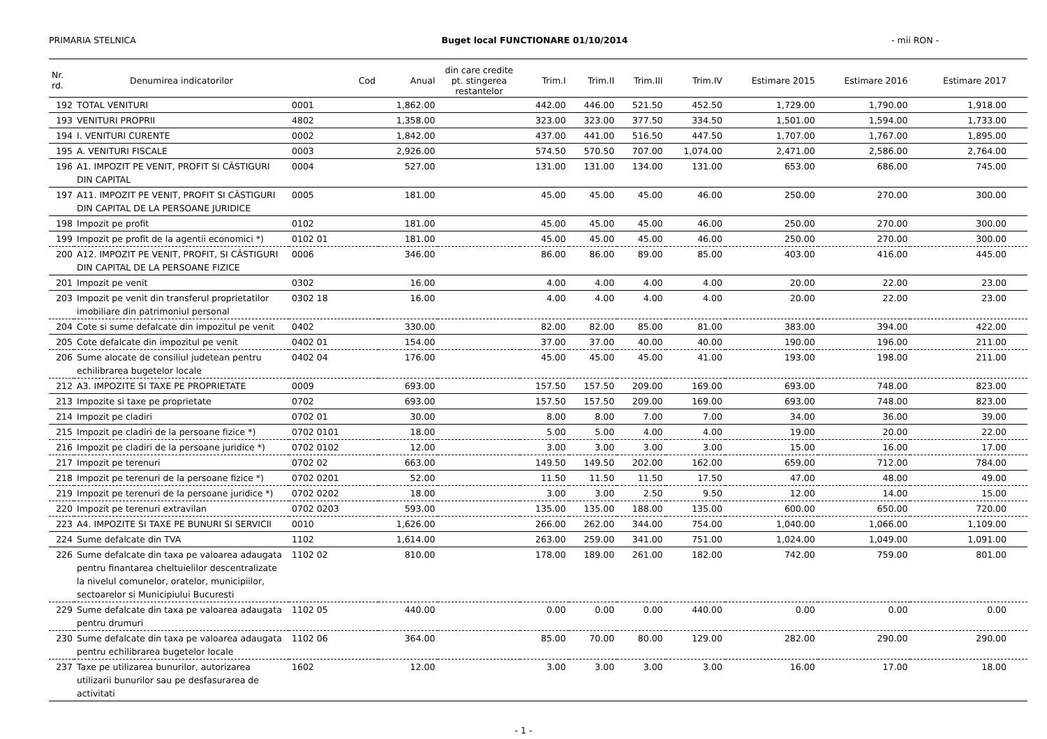PRIMARIA STELNICA Buget local FUNCTIONARE 01/10/2014 - mii RON -
| Nr. rd. | Denumirea indicatorilor | Cod | Anual | din care credite pt. stingerea restantelor | Trim.I | Trim.II | Trim.III | Trim.IV | Estimare 2015 | Estimare 2016 | Estimare 2017 |
| --- | --- | --- | --- | --- | --- | --- | --- | --- | --- | --- | --- |
| 192 | TOTAL VENITURI | 0001 | 1,862.00 | | 442.00 | 446.00 | 521.50 | 452.50 | 1,729.00 | 1,790.00 | 1,918.00 |
| 193 | VENITURI PROPRII | 4802 | 1,358.00 | | 323.00 | 323.00 | 377.50 | 334.50 | 1,501.00 | 1,594.00 | 1,733.00 |
| 194 | I. VENITURI CURENTE | 0002 | 1,842.00 | | 437.00 | 441.00 | 516.50 | 447.50 | 1,707.00 | 1,767.00 | 1,895.00 |
| 195 | A. VENITURI FISCALE | 0003 | 2,926.00 | | 574.50 | 570.50 | 707.00 | 1,074.00 | 2,471.00 | 2,586.00 | 2,764.00 |
| 196 | A1. IMPOZIT PE VENIT, PROFIT SI CÂSTIGURI DIN CAPITAL | 0004 | 527.00 | | 131.00 | 131.00 | 134.00 | 131.00 | 653.00 | 686.00 | 745.00 |
| 197 | A11. IMPOZIT PE VENIT, PROFIT SI CÂSTIGURI DIN CAPITAL DE LA PERSOANE JURIDICE | 0005 | 181.00 | | 45.00 | 45.00 | 45.00 | 46.00 | 250.00 | 270.00 | 300.00 |
| 198 | Impozit pe profit | 0102 | 181.00 | | 45.00 | 45.00 | 45.00 | 46.00 | 250.00 | 270.00 | 300.00 |
| 199 | Impozit pe profit de la agentii economici *) | 0102 01 | 181.00 | | 45.00 | 45.00 | 45.00 | 46.00 | 250.00 | 270.00 | 300.00 |
| 200 | A12. IMPOZIT PE VENIT, PROFIT, SI CÂSTIGURI DIN CAPITAL DE LA PERSOANE FIZICE | 0006 | 346.00 | | 86.00 | 86.00 | 89.00 | 85.00 | 403.00 | 416.00 | 445.00 |
| 201 | Impozit pe venit | 0302 | 16.00 | | 4.00 | 4.00 | 4.00 | 4.00 | 20.00 | 22.00 | 23.00 |
| 203 | Impozit pe venit din transferul proprietatilor imobiliare din patrimoniul personal | 0302 18 | 16.00 | | 4.00 | 4.00 | 4.00 | 4.00 | 20.00 | 22.00 | 23.00 |
| 204 | Cote si sume defalcate din impozitul pe venit | 0402 | 330.00 | | 82.00 | 82.00 | 85.00 | 81.00 | 383.00 | 394.00 | 422.00 |
| 205 | Cote defalcate din impozitul pe venit | 0402 01 | 154.00 | | 37.00 | 37.00 | 40.00 | 40.00 | 190.00 | 196.00 | 211.00 |
| 206 | Sume alocate de consiliul judetean pentru echilibrarea bugetelor locale | 0402 04 | 176.00 | | 45.00 | 45.00 | 45.00 | 41.00 | 193.00 | 198.00 | 211.00 |
| 212 | A3. IMPOZITE SI TAXE PE PROPRIETATE | 0009 | 693.00 | | 157.50 | 157.50 | 209.00 | 169.00 | 693.00 | 748.00 | 823.00 |
| 213 | Impozite si taxe pe proprietate | 0702 | 693.00 | | 157.50 | 157.50 | 209.00 | 169.00 | 693.00 | 748.00 | 823.00 |
| 214 | Impozit pe cladiri | 0702 01 | 30.00 | | 8.00 | 8.00 | 7.00 | 7.00 | 34.00 | 36.00 | 39.00 |
| 215 | Impozit pe cladiri de la persoane fizice *) | 0702 0101 | 18.00 | | 5.00 | 5.00 | 4.00 | 4.00 | 19.00 | 20.00 | 22.00 |
| 216 | Impozit pe cladiri de la persoane juridice *) | 0702 0102 | 12.00 | | 3.00 | 3.00 | 3.00 | 3.00 | 15.00 | 16.00 | 17.00 |
| 217 | Impozit pe terenuri | 0702 02 | 663.00 | | 149.50 | 149.50 | 202.00 | 162.00 | 659.00 | 712.00 | 784.00 |
| 218 | Impozit pe terenuri de la persoane fizice *) | 0702 0201 | 52.00 | | 11.50 | 11.50 | 11.50 | 17.50 | 47.00 | 48.00 | 49.00 |
| 219 | Impozit pe terenuri de la persoane juridice *) | 0702 0202 | 18.00 | | 3.00 | 3.00 | 2.50 | 9.50 | 12.00 | 14.00 | 15.00 |
| 220 | Impozit pe terenuri extravilan | 0702 0203 | 593.00 | | 135.00 | 135.00 | 188.00 | 135.00 | 600.00 | 650.00 | 720.00 |
| 223 | A4. IMPOZITE SI TAXE PE BUNURI SI SERVICII | 0010 | 1,626.00 | | 266.00 | 262.00 | 344.00 | 754.00 | 1,040.00 | 1,066.00 | 1,109.00 |
| 224 | Sume defalcate din TVA | 1102 | 1,614.00 | | 263.00 | 259.00 | 341.00 | 751.00 | 1,024.00 | 1,049.00 | 1,091.00 |
| 226 | Sume defalcate din taxa pe valoarea adaugata pentru finantarea cheltuielilor descentralizate la nivelul comunelor, oratelor, municipiilor, sectoarelor si Municipiului Bucuresti | 1102 02 | 810.00 | | 178.00 | 189.00 | 261.00 | 182.00 | 742.00 | 759.00 | 801.00 |
| 229 | Sume defalcate din taxa pe valoarea adaugata pentru drumuri | 1102 05 | 440.00 | | 0.00 | 0.00 | 0.00 | 440.00 | 0.00 | 0.00 | 0.00 |
| 230 | Sume defalcate din taxa pe valoarea adaugata pentru echilibrarea bugetelor locale | 1102 06 | 364.00 | | 85.00 | 70.00 | 80.00 | 129.00 | 282.00 | 290.00 | 290.00 |
| 237 | Taxe pe utilizarea bunurilor, autorizarea utilizarii bunurilor sau pe desfasurarea de activitati | 1602 | 12.00 | | 3.00 | 3.00 | 3.00 | 3.00 | 16.00 | 17.00 | 18.00 |
- 1 -